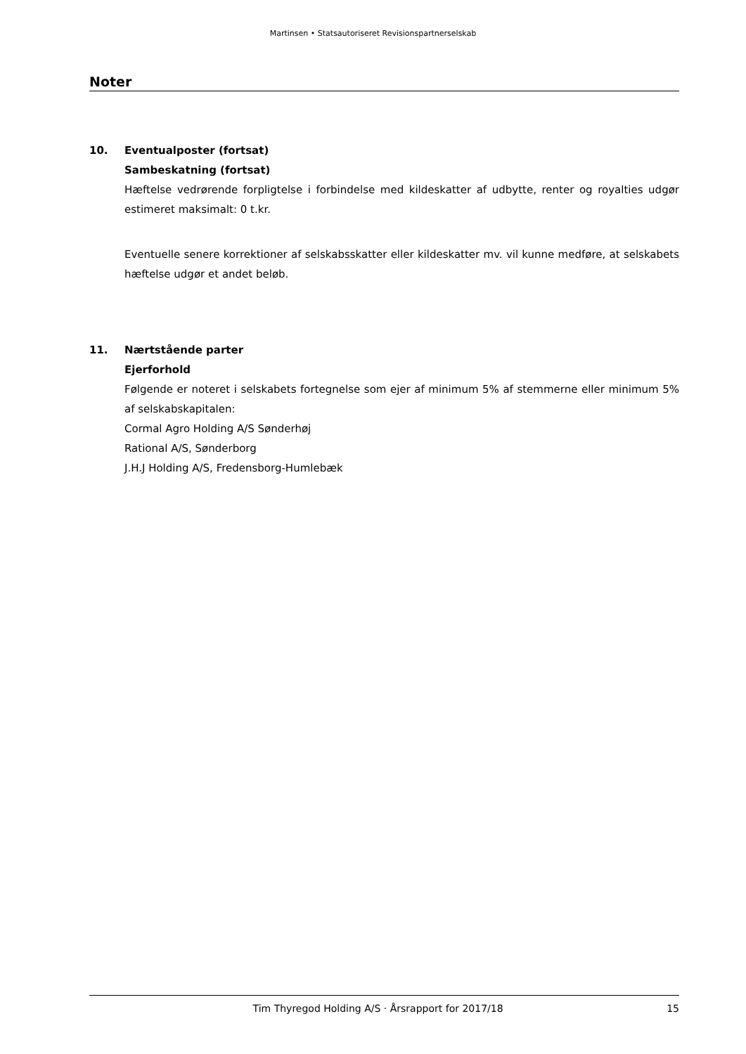Martinsen • Statsautoriseret Revisionspartnerselskab
Noter
10. Eventualposter (fortsat)
Sambeskatning (fortsat)
Hæftelse vedrørende forpligtelse i forbindelse med kildeskatter af udbytte, renter og royalties udgør estimeret maksimalt: 0 t.kr.
Eventuelle senere korrektioner af selskabsskatter eller kildeskatter mv. vil kunne medføre, at selskabets hæftelse udgør et andet beløb.
11. Nærtstående parter
Ejerforhold
Følgende er noteret i selskabets fortegnelse som ejer af minimum 5% af stemmerne eller minimum 5% af selskabskapitalen:
Cormal Agro Holding A/S Sønderhøj
Rational A/S, Sønderborg
J.H.J Holding A/S, Fredensborg-Humlebæk
Tim Thyregod Holding A/S · Årsrapport for 2017/18 15